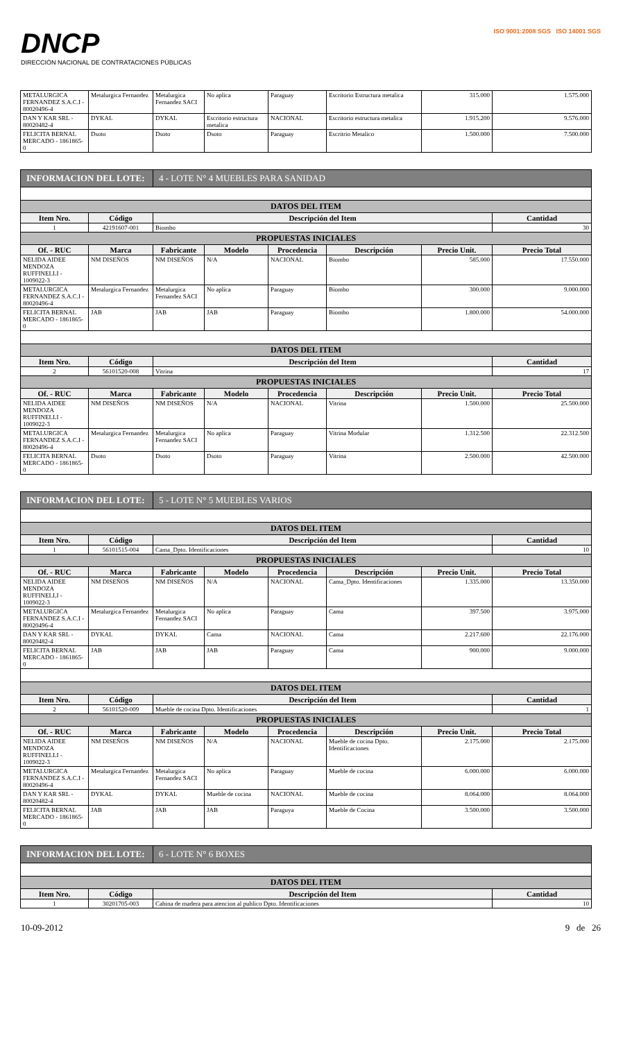DNCP
DIRECCIÓN NACIONAL DE CONTRATACIONES PÚBLICAS
ISO 9001:2008 SGS ISO 14001 SGS
| METALURGICA FERNANDEZ S.A.C.I - 80020496-4 | Metalurgica Fernandez | Metalurgica Fernandez SACI | No aplica | Paraguay | Escritorio Estructura metalica | 315.000 | 1.575.000 |
| DAN Y KAR SRL - 80020482-4 | DYKAL | DYKAL | Escritorio estructura metalica | NACIONAL | Escritorio estructura metalica | 1.915.200 | 9.576.000 |
| FELICITA BERNAL MERCADO - 1861865-0 | Dsoto | Dsoto | Dsoto | Paraguay | Escritrio Metalico | 1.500.000 | 7.500.000 |
| INFORMACION DEL LOTE: | | 4 - LOTE N° 4 MUEBLES PARA SANIDAD | | | | | |
| DATOS DEL ITEM | | | | | | | |
| Item Nro. | Código | Descripción del Item | | | | | Cantidad |
| 1 | 42191607-001 | Biombo | | | | | 30 |
| PROPUESTAS INICIALES | | | | | | | |
| Of. - RUC | Marca | Fabricante | Modelo | Procedencia | Descripción | Precio Unit. | Precio Total |
| NELIDA AIDEE MENDOZA RUFFINELLI - 1009022-3 | NM DISEÑOS | NM DISEÑOS | N/A | NACIONAL | Biombo | 585.000 | 17.550.000 |
| METALURGICA FERNANDEZ S.A.C.I - 80020496-4 | Metalurgica Fernandez | Metalurgica Fernandez SACI | No aplica | Paraguay | Biombo | 300.000 | 9.000.000 |
| FELICITA BERNAL MERCADO - 1861865-0 | JAB | JAB | JAB | Paraguay | Biombo | 1.800.000 | 54.000.000 |
| DATOS DEL ITEM | | | | | | | |
| Item Nro. | Código | Descripción del Item | | | | | Cantidad |
| 2 | 56101520-008 | Vitrina | | | | | 17 |
| PROPUESTAS INICIALES | | | | | | | |
| Of. - RUC | Marca | Fabricante | Modelo | Procedencia | Descripción | Precio Unit. | Precio Total |
| NELIDA AIDEE MENDOZA RUFFINELLI - 1009022-3 | NM DISEÑOS | NM DISEÑOS | N/A | NACIONAL | Vitrina | 1.500.000 | 25.500.000 |
| METALURGICA FERNANDEZ S.A.C.I - 80020496-4 | Metalurgica Fernandez | Metalurgica Fernandez SACI | No aplica | Paraguay | Vitrina Modular | 1.312.500 | 22.312.500 |
| FELICITA BERNAL MERCADO - 1861865-0 | Dsoto | Dsoto | Dsoto | Paraguay | Vitrina | 2.500.000 | 42.500.000 |
| INFORMACION DEL LOTE: | | 5 - LOTE N° 5 MUEBLES VARIOS | | | | | |
| DATOS DEL ITEM | | | | | | | |
| Item Nro. | Código | Descripción del Item | | | | | Cantidad |
| 1 | 56101515-004 | Cama_Dpto. Identificaciones | | | | | 10 |
| PROPUESTAS INICIALES | | | | | | | |
| Of. - RUC | Marca | Fabricante | Modelo | Procedencia | Descripción | Precio Unit. | Precio Total |
| NELIDA AIDEE MENDOZA RUFFINELLI - 1009022-3 | NM DISEÑOS | NM DISEÑOS | N/A | NACIONAL | Cama_Dpto. Identificaciones | 1.335.000 | 13.350.000 |
| METALURGICA FERNANDEZ S.A.C.I - 80020496-4 | Metalurgica Fernandez | Metalurgica Fernandez SACI | No aplica | Paraguay | Cama | 397.500 | 3.975.000 |
| DAN Y KAR SRL - 80020482-4 | DYKAL | DYKAL | Cama | NACIONAL | Cama | 2.217.600 | 22.176.000 |
| FELICITA BERNAL MERCADO - 1861865-0 | JAB | JAB | JAB | Paraguay | Cama | 900.000 | 9.000.000 |
| DATOS DEL ITEM | | | | | | | |
| Item Nro. | Código | Descripción del Item | | | | | Cantidad |
| 2 | 56101520-009 | Mueble de cocina Dpto. Identificaciones | | | | | 1 |
| PROPUESTAS INICIALES | | | | | | | |
| Of. - RUC | Marca | Fabricante | Modelo | Procedencia | Descripción | Precio Unit. | Precio Total |
| NELIDA AIDEE MENDOZA RUFFINELLI - 1009022-3 | NM DISEÑOS | NM DISEÑOS | N/A | NACIONAL | Mueble de cocina Dpto. Identificaciones | 2.175.000 | 2.175.000 |
| METALURGICA FERNANDEZ S.A.C.I - 80020496-4 | Metalurgica Fernandez | Metalurgica Fernandez SACI | No aplica | Paraguay | Mueble de cocina | 6.000.000 | 6.000.000 |
| DAN Y KAR SRL - 80020482-4 | DYKAL | DYKAL | Mueble de cocina | NACIONAL | Mueble de cocina | 8.064.000 | 8.064.000 |
| FELICITA BERNAL MERCADO - 1861865-0 | JAB | JAB | JAB | Paraguya | Mueble de Cocina | 3.500.000 | 3.500.000 |
| INFORMACION DEL LOTE: | | 6 - LOTE N° 6 BOXES | |
| DATOS DEL ITEM | | | |
| Item Nro. | Código | Descripción del Item | Cantidad |
| 1 | 30201705-003 | Cabina de madera para atencion al publico Dpto. Identificaciones | 10 |
10-09-2012 9 de 26